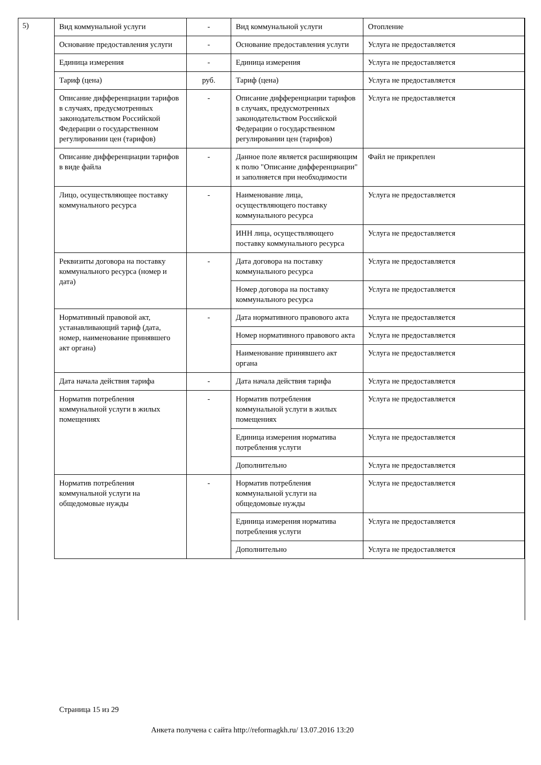5)
| Вид коммунальной услуги | - | Вид коммунальной услуги | Отопление |
| Основание предоставления услуги | - | Основание предоставления услуги | Услуга не предоставляется |
| Единица измерения | - | Единица измерения | Услуга не предоставляется |
| Тариф (цена) | руб. | Тариф (цена) | Услуга не предоставляется |
| Описание дифференциации тарифов в случаях, предусмотренных законодательством Российской Федерации о государственном регулировании цен (тарифов) | - | Описание дифференциации тарифов в случаях, предусмотренных законодательством Российской Федерации о государственном регулировании цен (тарифов) | Услуга не предоставляется |
| Описание дифференциации тарифов в виде файла | - | Данное поле является расширяющим к полю "Описание дифференциации" и заполняется при необходимости | Файл не прикреплен |
| Лицо, осуществляющее поставку коммунального ресурса | - | Наименование лица, осуществляющего поставку коммунального ресурса | Услуга не предоставляется |
| | | ИНН лица, осуществляющего поставку коммунального ресурса | Услуга не предоставляется |
| Реквизиты договора на поставку коммунального ресурса (номер и дата) | - | Дата договора на поставку коммунального ресурса | Услуга не предоставляется |
| | | Номер договора на поставку коммунального ресурса | Услуга не предоставляется |
| Нормативный правовой акт, устанавливающий тариф (дата, номер, наименование принявшего акт органа) | - | Дата нормативного правового акта | Услуга не предоставляется |
| | | Номер нормативного правового акта | Услуга не предоставляется |
| | | Наименование принявшего акт органа | Услуга не предоставляется |
| Дата начала действия тарифа | - | Дата начала действия тарифа | Услуга не предоставляется |
| Норматив потребления коммунальной услуги в жилых помещениях | - | Норматив потребления коммунальной услуги в жилых помещениях | Услуга не предоставляется |
| | | Единица измерения норматива потребления услуги | Услуга не предоставляется |
| | | Дополнительно | Услуга не предоставляется |
| Норматив потребления коммунальной услуги на общедомовые нужды | - | Норматив потребления коммунальной услуги на общедомовые нужды | Услуга не предоставляется |
| | | Единица измерения норматива потребления услуги | Услуга не предоставляется |
| | | Дополнительно | Услуга не предоставляется |
Страница 15 из 29
Анкета получена с сайта http://reformagkh.ru/ 13.07.2016 13:20